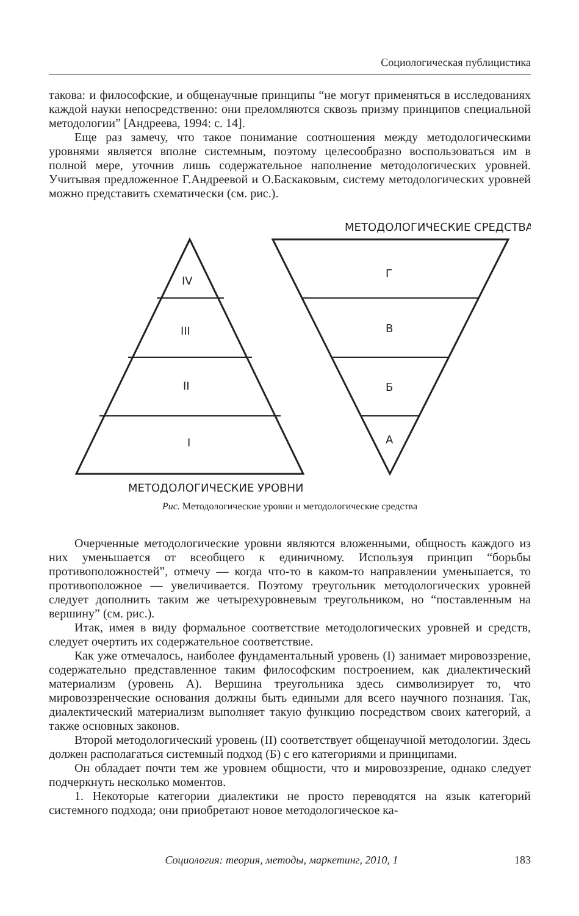Социологическая публицистика
такова: и философские, и общенаучные принципы “не могут применяться в исследованиях каждой науки непосредственно: они преломляются сквозь призму принципов специальной методологии” [Андреева, 1994: с. 14].
Еще раз замечу, что такое понимание соотношения между методологическими уровнями является вполне системным, поэтому целесообразно воспользоваться им в полной мере, уточнив лишь содержательное наполнение методологических уровней. Учитывая предложенное Г.Андреевой и О.Баскаковым, систему методологических уровней можно представить схематически (см. рис.).
МЕТОДОЛОГИЧЕСКИЕ СРЕДСТВА
IV
III
II
I
Г
В
Б
А
МЕТОДОЛОГИЧЕСКИЕ УРОВНИ
Рис. Методологические уровни и методологические средства
Очерченные методологические уровни являются вложенными, общность каждого из них уменьшается от всеобщего к единичному. Используя принцип “борьбы противоположностей”, отмечу — когда что-то в каком-то направлении уменьшается, то противоположное — увеличивается. Поэтому треугольник методологических уровней следует дополнить таким же четырехуровневым треугольником, но “поставленным на вершину” (см. рис.).
Итак, имея в виду формальное соответствие методологических уровней и средств, следует очертить их содержательное соответствие.
Как уже отмечалось, наиболее фундаментальный уровень (I) занимает мировоззрение, содержательно представленное таким философским построением, как диалектический материализм (уровень А). Вершина треугольника здесь символизирует то, что мировоззренческие основания должны быть едиными для всего научного познания. Так, диалектический материализм выполняет такую функцию посредством своих категорий, а также основных законов.
Второй методологический уровень (II) соответствует общенаучной методологии. Здесь должен располагаться системный подход (Б) с его категориями и принципами.
Он обладает почти тем же уровнем общности, что и мировоззрение, однако следует подчеркнуть несколько моментов.
1. Некоторые категории диалектики не просто переводятся на язык категорий системного подхода; они приобретают новое методологическое ка-
Социология: теория, методы, маркетинг, 2010, 1 183